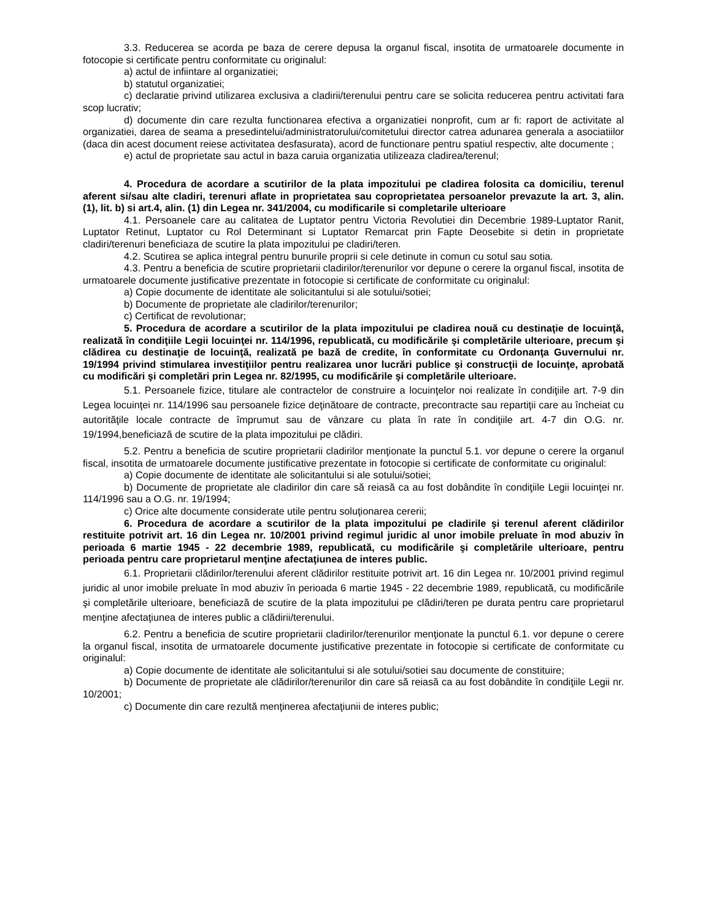3.3. Reducerea se acorda pe baza de cerere depusa la organul fiscal, insotita de urmatoarele documente in fotocopie si certificate pentru conformitate cu originalul:
a) actul de infiintare al organizatiei;
b) statutul organizatiei;
c) declaratie privind utilizarea exclusiva a cladirii/terenului pentru care se solicita reducerea pentru activitati fara scop lucrativ;
d) documente din care rezulta functionarea efectiva a organizatiei nonprofit, cum ar fi: raport de activitate al organizatiei, darea de seama a presedintelui/administratorului/comitetului director catrea adunarea generala a asociatiilor (daca din acest document reiese activitatea desfasurata), acord de functionare pentru spatiul respectiv, alte documente ;
e) actul de proprietate sau actul in baza caruia organizatia utilizeaza cladirea/terenul;
4. Procedura de acordare a scutirilor de la plata impozitului pe cladirea folosita ca domiciliu, terenul aferent si/sau alte cladiri, terenuri aflate in proprietatea sau coproprietatea persoanelor prevazute la art. 3, alin. (1), lit. b) si art.4, alin. (1) din Legea nr. 341/2004, cu modificarile si completarile ulterioare
4.1. Persoanele care au calitatea de Luptator pentru Victoria Revolutiei din Decembrie 1989-Luptator Ranit, Luptator Retinut, Luptator cu Rol Determinant si Luptator Remarcat prin Fapte Deosebite si detin in proprietate cladiri/terenuri beneficiaza de scutire la plata impozitului pe cladiri/teren.
4.2. Scutirea se aplica integral pentru bunurile proprii si cele detinute in comun cu sotul sau sotia.
4.3. Pentru a beneficia de scutire proprietarii cladirilor/terenurilor vor depune o cerere la organul fiscal, insotita de urmatoarele documente justificative prezentate in fotocopie si certificate de conformitate cu originalul:
a) Copie documente de identitate ale solicitantului si ale sotului/sotiei;
b) Documente de proprietate ale cladirilor/terenurilor;
c) Certificat de revolutionar;
5. Procedura de acordare a scutirilor de la plata impozitului pe cladirea nouă cu destinaţie de locuinţă, realizată în condiţiile Legii locuinţei nr. 114/1996, republicată, cu modificările şi completările ulterioare, precum şi clădirea cu destinaţie de locuinţă, realizată pe bază de credite, în conformitate cu Ordonanţa Guvernului nr. 19/1994 privind stimularea investiţiilor pentru realizarea unor lucrări publice şi construcţii de locuinţe, aprobată cu modificări şi completări prin Legea nr. 82/1995, cu modificările şi completările ulterioare.
5.1. Persoanele fizice, titulare ale contractelor de construire a locuinţelor noi realizate în condiţiile art. 7-9 din Legea locuinţei nr. 114/1996 sau persoanele fizice deţinătoare de contracte, precontracte sau repartiţii care au încheiat cu autorităţile locale contracte de împrumut sau de vânzare cu plata în rate în condiţiile art. 4-7 din O.G. nr. 19/1994,beneficiază de scutire de la plata impozitului pe clădiri.
5.2. Pentru a beneficia de scutire proprietarii cladirilor menţionate la punctul 5.1. vor depune o cerere la organul fiscal, insotita de urmatoarele documente justificative prezentate in fotocopie si certificate de conformitate cu originalul:
a) Copie documente de identitate ale solicitantului si ale sotului/sotiei;
b) Documente de proprietate ale cladirilor din care să reiasă ca au fost dobândite în condiţiile Legii locuinţei nr. 114/1996 sau a O.G. nr. 19/1994;
c) Orice alte documente considerate utile pentru soluţionarea cererii;
6. Procedura de acordare a scutirilor de la plata impozitului pe cladirile şi terenul aferent clădirilor restituite potrivit art. 16 din Legea nr. 10/2001 privind regimul juridic al unor imobile preluate în mod abuziv în perioada 6 martie 1945 - 22 decembrie 1989, republicată, cu modificările şi completările ulterioare, pentru perioada pentru care proprietarul menţine afectaţiunea de interes public.
6.1. Proprietarii clădirilor/terenului aferent clădirilor restituite potrivit art. 16 din Legea nr. 10/2001 privind regimul juridic al unor imobile preluate în mod abuziv în perioada 6 martie 1945 - 22 decembrie 1989, republicată, cu modificările şi completările ulterioare, beneficiază de scutire de la plata impozitului pe clădiri/teren pe durata pentru care proprietarul menţine afectaţiunea de interes public a clădirii/terenului.
6.2. Pentru a beneficia de scutire proprietarii cladirilor/terenurilor menţionate la punctul 6.1. vor depune o cerere la organul fiscal, insotita de urmatoarele documente justificative prezentate in fotocopie si certificate de conformitate cu originalul:
a) Copie documente de identitate ale solicitantului si ale sotului/sotiei sau documente de constituire;
b) Documente de proprietate ale clădirilor/terenurilor din care să reiasă ca au fost dobândite în condiţiile Legii nr. 10/2001;
c) Documente din care rezultă menţinerea afectaţiunii de interes public;